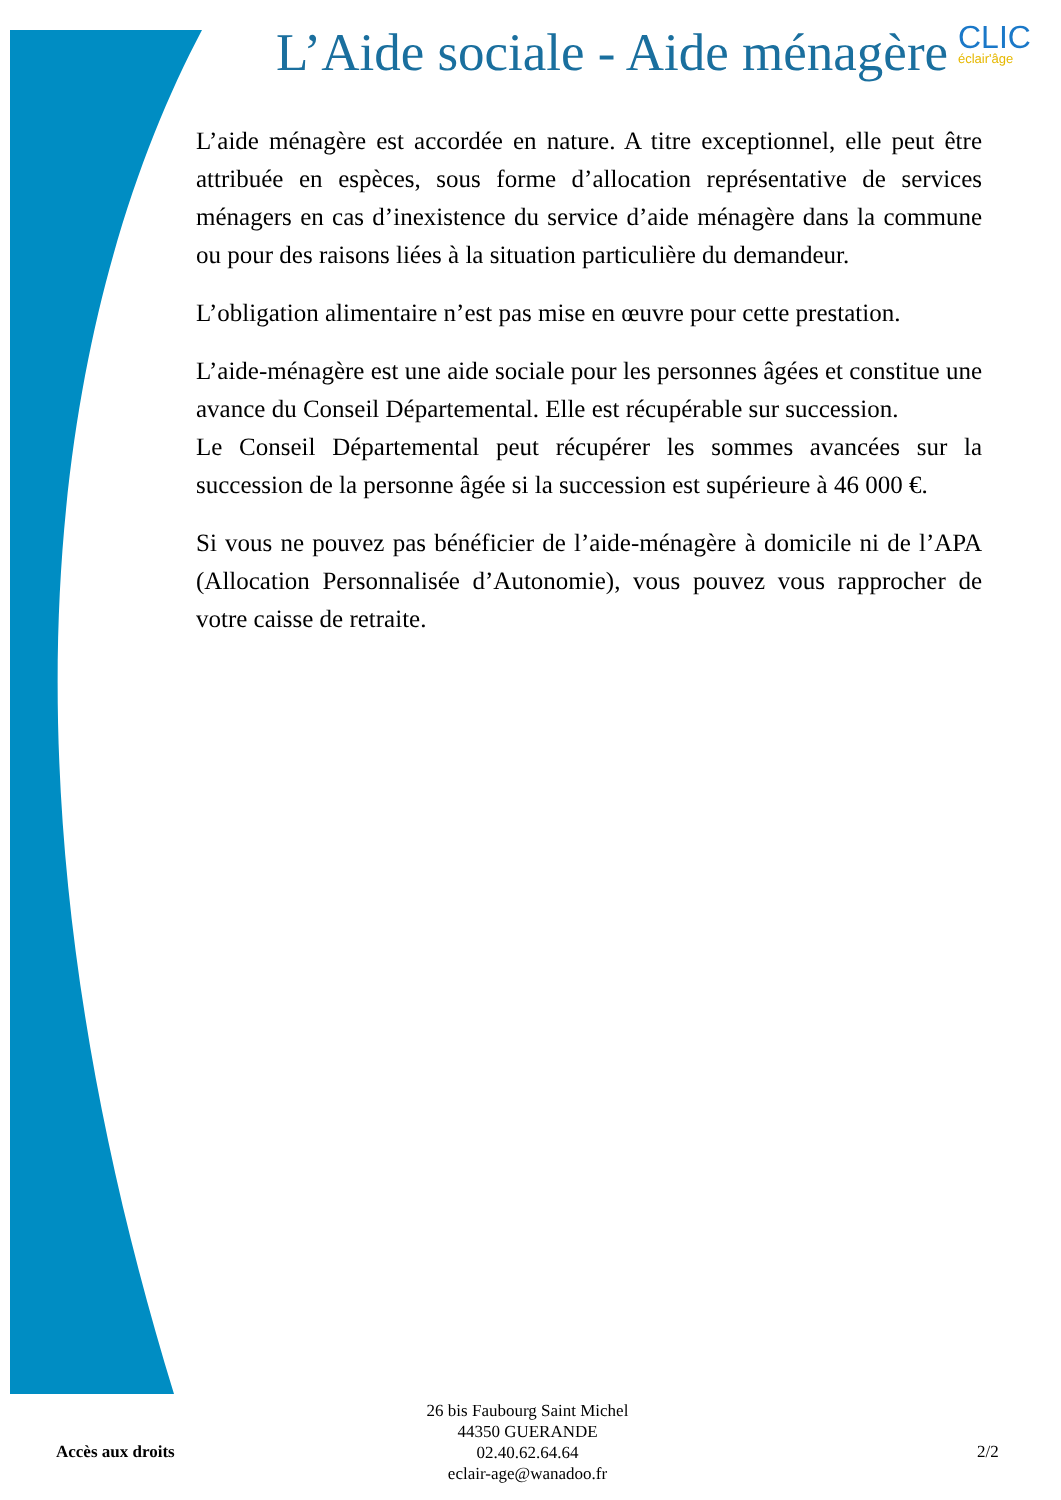L’Aide sociale - Aide ménagère CLIC
éclair'âge
L’aide ménagère est accordée en nature. A titre exceptionnel, elle peut être attribuée en espèces, sous forme d’allocation représentative de services ménagers en cas d’inexistence du service d’aide ménagère dans la commune ou pour des raisons liées à la situation particulière du demandeur.
L’obligation alimentaire n’est pas mise en œuvre pour cette prestation.
L’aide-ménagère est une aide sociale pour les personnes âgées et constitue une avance du Conseil Départemental. Elle est récupérable sur succession.
Le Conseil Départemental peut récupérer les sommes avancées sur la succession de la personne âgée si la succession est supérieure à 46 000 €.
Si vous ne pouvez pas bénéficier de l’aide-ménagère à domicile ni de l’APA (Allocation Personnalisée d’Autonomie), vous pouvez vous rapprocher de votre caisse de retraite.
Accès aux droits
26 bis Faubourg Saint Michel
44350 GUERANDE
02.40.62.64.64
eclair-age@wanadoo.fr
2/2